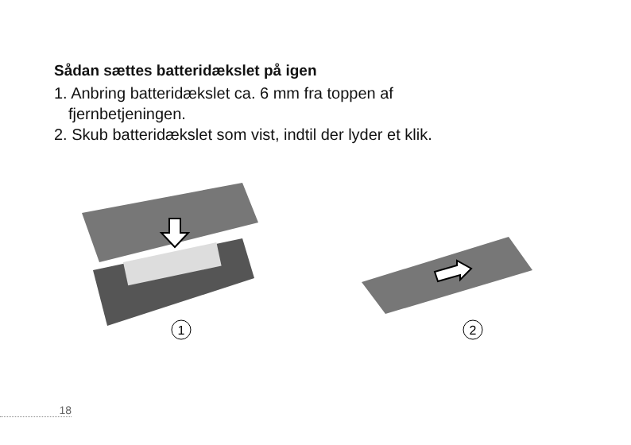Sådan sættes batteridækslet på igen
1. Anbring batteridækslet ca. 6 mm fra toppen af
fjernbetjeningen.
2. Skub batteridækslet som vist, indtil der lyder et klik.
1
2
18